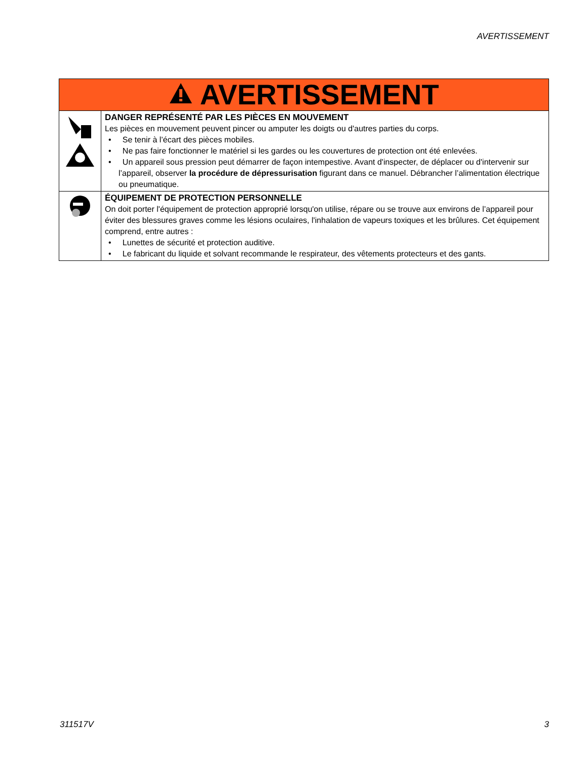AVERTISSEMENT
| AVERTISSEMENT | |
| | DANGER REPRÉSENTÉ PAR LES PIÈCES EN MOUVEMENT Les pièces en mouvement peuvent pincer ou amputer les doigts ou d'autres parties du corps. • Se tenir à l’écart des pièces mobiles. • Ne pas faire fonctionner le matériel si les gardes ou les couvertures de protection ont été enlevées. • Un appareil sous pression peut démarrer de façon intempestive. Avant d'inspecter, de déplacer ou d'intervenir sur l’appareil, observer la procédure de dépressurisation figurant dans ce manuel. Débrancher l’alimentation électrique ou pneumatique. |
| | ÉQUIPEMENT DE PROTECTION PERSONNELLE On doit porter l'équipement de protection approprié lorsqu'on utilise, répare ou se trouve aux environs de l’appareil pour éviter des blessures graves comme les lésions oculaires, l'inhalation de vapeurs toxiques et les brûlures. Cet équipement comprend, entre autres : • Lunettes de sécurité et protection auditive. • Le fabricant du liquide et solvant recommande le respirateur, des vêtements protecteurs et des gants. |
311517V 3